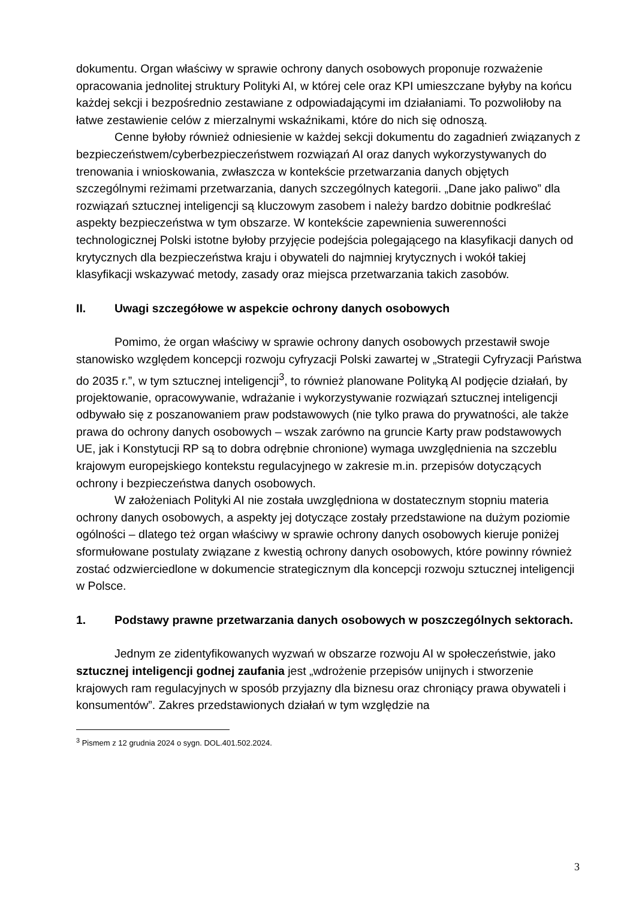dokumentu. Organ właściwy w sprawie ochrony danych osobowych proponuje rozważenie opracowania jednolitej struktury Polityki AI, w której cele oraz KPI umieszczane byłyby na końcu każdej sekcji i bezpośrednio zestawiane z odpowiadającymi im działaniami. To pozwoliłoby na łatwe zestawienie celów z mierzalnymi wskaźnikami, które do nich się odnoszą.
Cenne byłoby również odniesienie w każdej sekcji dokumentu do zagadnień związanych z bezpieczeństwem/cyberbezpieczeństwem rozwiązań AI oraz danych wykorzystywanych do trenowania i wnioskowania, zwłaszcza w kontekście przetwarzania danych objętych szczególnymi reżimami przetwarzania, danych szczególnych kategorii. „Dane jako paliwo” dla rozwiązań sztucznej inteligencji są kluczowym zasobem i należy bardzo dobitnie podkreślać aspekty bezpieczeństwa w tym obszarze. W kontekście zapewnienia suwerenności technologicznej Polski istotne byłoby przyjęcie podejścia polegającego na klasyfikacji danych od krytycznych dla bezpieczeństwa kraju i obywateli do najmniej krytycznych i wokół takiej klasyfikacji wskazywać metody, zasady oraz miejsca przetwarzania takich zasobów.
II. Uwagi szczegółowe w aspekcie ochrony danych osobowych
Pomimo, że organ właściwy w sprawie ochrony danych osobowych przestawił swoje stanowisko względem koncepcji rozwoju cyfryzacji Polski zawartej w „Strategii Cyfryzacji Państwa do 2035 r.”, w tym sztucznej inteligencji<sup>3</sup>, to również planowane Polityką AI podjęcie działań, by projektowanie, opracowywanie, wdrażanie i wykorzystywanie rozwiązań sztucznej inteligencji odbywało się z poszanowaniem praw podstawowych (nie tylko prawa do prywatności, ale także prawa do ochrony danych osobowych – wszak zarówno na gruncie Karty praw podstawowych UE, jak i Konstytucji RP są to dobra odrębnie chronione) wymaga uwzględnienia na szczeblu krajowym europejskiego kontekstu regulacyjnego w zakresie m.in. przepisów dotyczących ochrony i bezpieczeństwa danych osobowych.
W założeniach Polityki AI nie została uwzględniona w dostatecznym stopniu materia ochrony danych osobowych, a aspekty jej dotyczące zostały przedstawione na dużym poziomie ogólności – dlatego też organ właściwy w sprawie ochrony danych osobowych kieruje poniżej sformułowane postulaty związane z kwestią ochrony danych osobowych, które powinny również zostać odzwierciedlone w dokumencie strategicznym dla koncepcji rozwoju sztucznej inteligencji w Polsce.
1. Podstawy prawne przetwarzania danych osobowych w poszczególnych sektorach.
Jednym ze zidentyfikowanych wyzwań w obszarze rozwoju AI w społeczeństwie, jako sztucznej inteligencji godnej zaufania jest „wdrożenie przepisów unijnych i stworzenie krajowych ram regulacyjnych w sposób przyjazny dla biznesu oraz chroniący prawa obywateli i konsumentów”. Zakres przedstawionych działań w tym względzie na
<sup>3</sup> Pismem z 12 grudnia 2024 o sygn. DOL.401.502.2024.
3